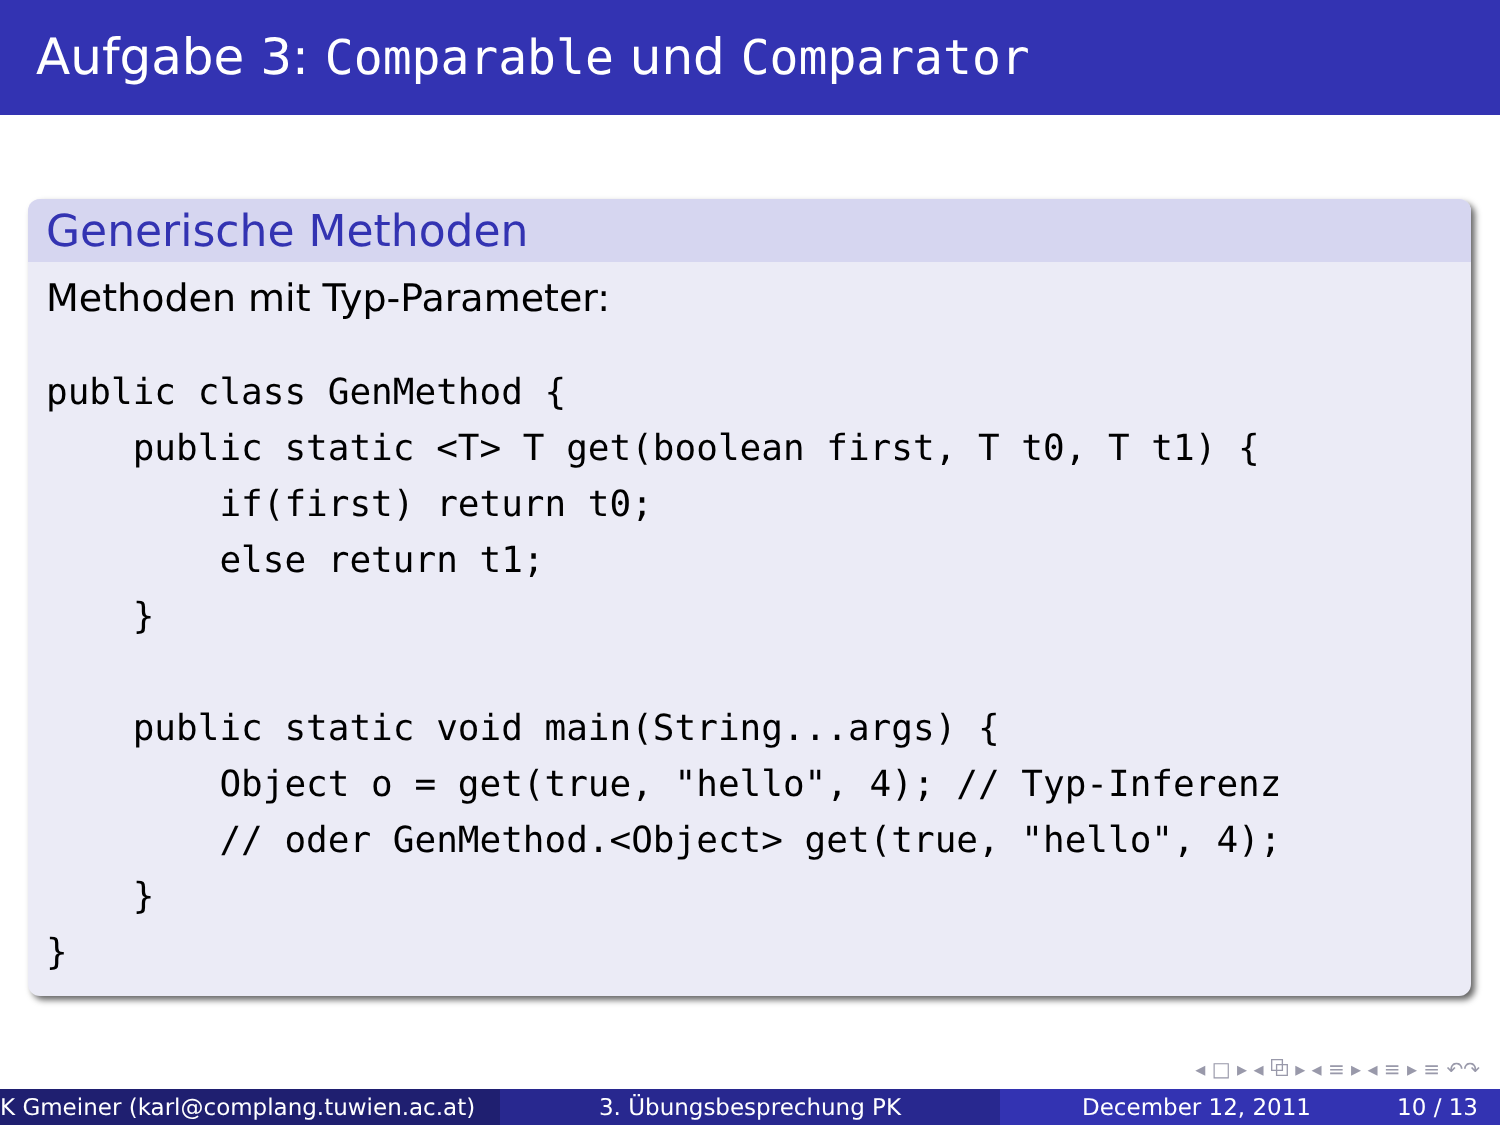Aufgabe 3: Comparable und Comparator
Generische Methoden
Methoden mit Typ-Parameter:
public class GenMethod {
    public static <T> T get(boolean first, T t0, T t1) {
        if(first) return t0;
        else return t1;
    }

    public static void main(String...args) {
        Object o = get(true, "hello", 4); // Typ-Inferenz
        // oder GenMethod.<Object> get(true, "hello", 4);
    }
}
◂ □ ▸ ◂ ⧉ ▸ ◂ ≡ ▸ ◂ ≡ ▸ ≡ ↶↷
K Gmeiner (karl@complang.tuwien.ac.at) 3. Übungsbesprechung PK December 12, 2011 10 / 13